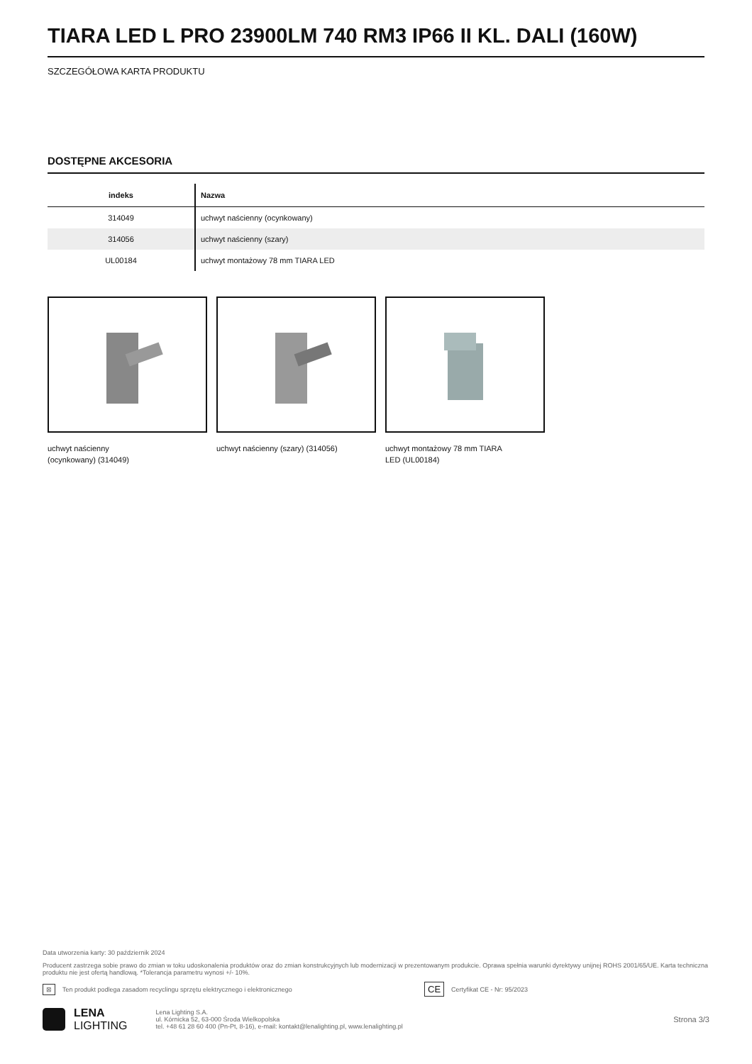TIARA LED L PRO 23900LM 740 RM3 IP66 II KL. DALI (160W)
SZCZEGÓŁOWA KARTA PRODUKTU
DOSTĘPNE AKCESORIA
| indeks | Nazwa |
| --- | --- |
| 314049 | uchwyt naścienny (ocynkowany) |
| 314056 | uchwyt naścienny (szary) |
| UL00184 | uchwyt montażowy 78 mm TIARA LED |
uchwyt naścienny
(ocynkowany) (314049)
uchwyt naścienny (szary) (314056) uchwyt montażowy 78 mm TIARA
LED (UL00184)
Data utworzenia karty: 30 październik 2024
Producent zastrzega sobie prawo do zmian w toku udoskonalenia produktów oraz do zmian konstrukcyjnych lub modernizacji w prezentowanym produkcie. Oprawa spełnia warunki dyrektywy unijnej ROHS 2001/65/UE. Karta techniczna produktu nie jest ofertą handlową. *Tolerancja parametru wynosi +/- 10%.
⊠ Ten produkt podlega zasadom recyclingu sprzętu elektrycznego i elektronicznego CE Certyfikat CE - Nr: 95/2023
LENA
LIGHTING
Lena Lighting S.A.
ul. Kórnicka 52, 63-000 Środa Wielkopolska
tel. +48 61 28 60 400 (Pn-Pt, 8-16), e-mail: kontakt@lenalighting.pl, www.lenalighting.pl
Strona 3/3